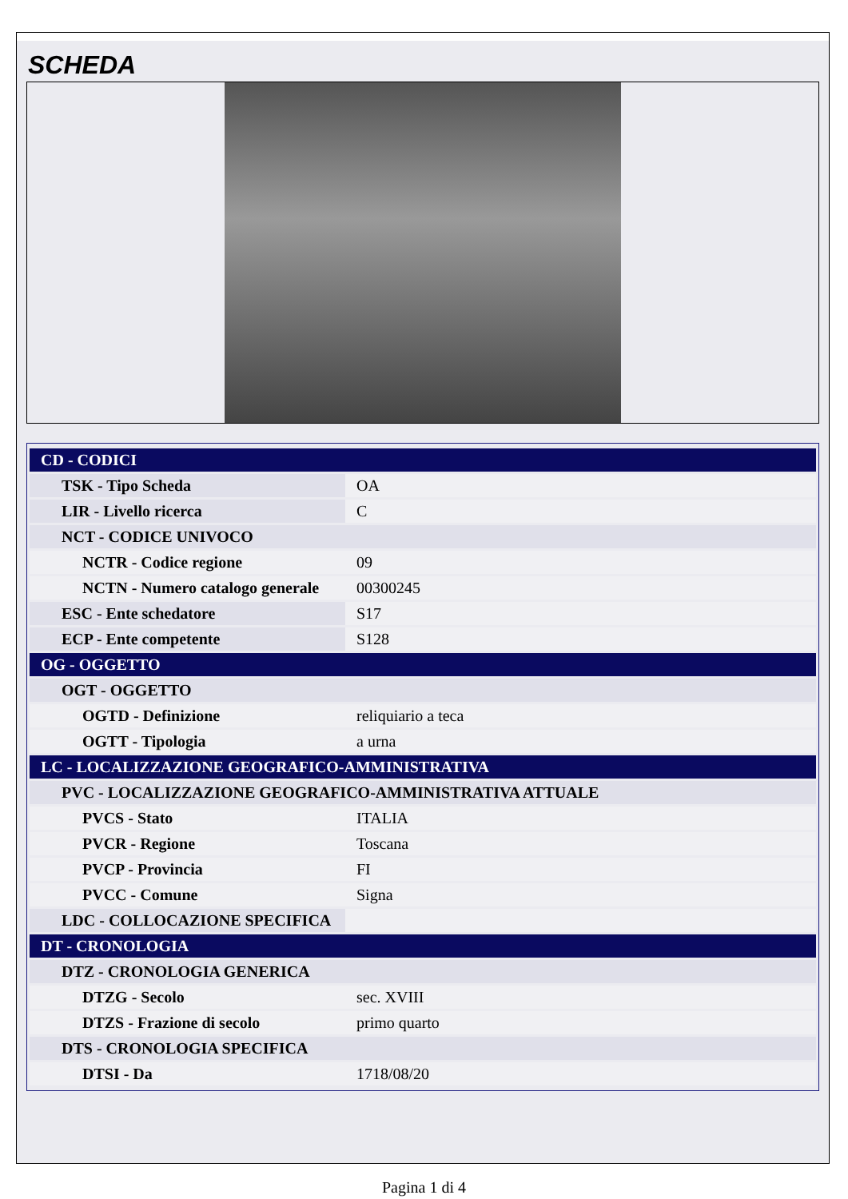SCHEDA
| CD - CODICI | |
| TSK - Tipo Scheda | OA |
| LIR - Livello ricerca | C |
| NCT - CODICE UNIVOCO | |
| NCTR - Codice regione | 09 |
| NCTN - Numero catalogo generale | 00300245 |
| ESC - Ente schedatore | S17 |
| ECP - Ente competente | S128 |
| OG - OGGETTO | |
| OGT - OGGETTO | |
| OGTD - Definizione | reliquiario a teca |
| OGTT - Tipologia | a urna |
| LC - LOCALIZZAZIONE GEOGRAFICO-AMMINISTRATIVA | |
| PVC - LOCALIZZAZIONE GEOGRAFICO-AMMINISTRATIVA ATTUALE | |
| PVCS - Stato | ITALIA |
| PVCR - Regione | Toscana |
| PVCP - Provincia | FI |
| PVCC - Comune | Signa |
| LDC - COLLOCAZIONE SPECIFICA | |
| DT - CRONOLOGIA | |
| DTZ - CRONOLOGIA GENERICA | |
| DTZG - Secolo | sec. XVIII |
| DTZS - Frazione di secolo | primo quarto |
| DTS - CRONOLOGIA SPECIFICA | |
| DTSI - Da | 1718/08/20 |
Pagina 1 di 4